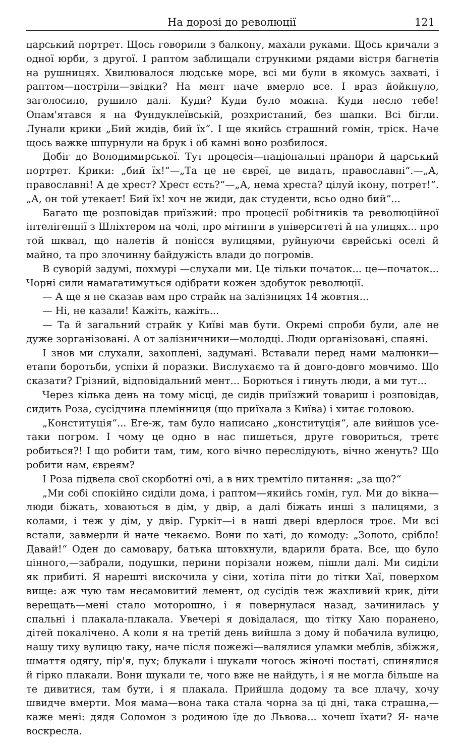На дорозі до революції 121
царський портрет. Щось говорили з балкону, махали руками. Щось кричали з одної юрби, з другої. І раптом заблищали стрункими рядами вістря багнетів на рушницях. Хвилювалося людське море, всі ми були в якомусь захваті, і раптом—постріли—звідки? На мент наче вмерло все. І враз йойкнуло, заголосило, рушило далі. Куди? Куди було можна. Куди несло тебе! Опам'ятався я на Фундуклеївській, розхристаний, без шапки. Всі бігли. Лунали крики „Бий жидів, бий їх“. І ще якийсь страшний гомін, тріск. Наче щось важке шпурнули на брук і об камні воно розбилося.
Добіг до Володимирської. Тут процесія—національні прапори й царський портрет. Крики: „бий їх!“—„Та це не євреї, це видать, православні“.—„А, православні! А де хрест? Хрест єсть?“—„А, нема хреста? цілуй ікону, потрет!“. „А, он той утекает! Бий їх! хоч не жиди, дак студенти, всьо одно бий“...
Багато ще розповідав приїзжий: про процесії робітників та революційної інтелігенції з Шліхтером на чолі, про мітинги в університеті й на улицях... про той шквал, що налетів й понісся вулицями, руйнуючи єврейські оселі й майно, та про злочинну байдужість влади до погромів.
В суворій задумі, похмурі —слухали ми. Це тільки початок... це—початок... Чорні сили намагатимуться одібрати кожен здобуток революції.
— А ще я не сказав вам про страйк на залізницях 14 жовтня...
— Ні, не казали! Кажіть, кажіть...
— Та й загальний страйк у Київі мав бути. Окремі спроби були, але не дуже зорганізовані. А от залізничники—молодці. Люди організовані, спаяні.
І знов ми слухали, захоплені, задумані. Вставали перед нами малюнки—етапи боротьби, успіхи й поразки. Вислухаємо та й довго-довго мовчимо. Що сказати? Грізний, відповідальний мент... Борються і гинуть люди, а ми тут...
Через кілька день на тому місці, де сидів приїзжий товариш і розповідав, сидить Роза, сусідчина племінниця (що приїхала з Київа) і хитає головою.
„Конституція“... Еге-ж, там було написано „конституція“, але вийшов усе-таки погром. І чому це одно в нас пишеться, друге говориться, третє робиться?! І що робити там, тим, кого вічно переслідують, вічно женуть? Що робити нам, євреям?
І Роза підвела свої скорботні очі, а в них тремтіло питання: „за що?“
„Ми собі спокійно сиділи дома, і раптом—якийсь гомін, гул. Ми до вікна—люди біжать, ховаються в дім, у двір, а далі біжать инші з палицями, з колами, і теж у дім, у двір. Гуркіт—і в наші двері вдерлося троє. Ми всі встали, завмерли й наче чекаємо. Вони по хаті, до комоду: „Золото, срібло! Давай!“ Оден до самовару, батька штовхнули, вдарили брата. Все, що було цінного,—забрали, подушки, перини порізали ножем, пішли далі. Ми сиділи як прибиті. Я нарешті вискочила у сіни, хотіла піти до тітки Хаї, поверхом вище: аж чую там несамовитий лемент, од сусідів теж жахливий крик, діти верещать—мені стало моторошно, і я повернулася назад, зачинилась у спальні і плакала-плакала. Увечері я довідалася, що тітку Хаю поранено, дітей покалічено. А коли я на третій день вийшла з дому й побачила вулицю, нашу тиху вулицю таку, наче після пожежі—валялися уламки меблів, збіжжя, шмаття одягу, пір'я, пух; блукали і шукали чогось жіночі постаті, спинялися й гірко плакали. Вони шукали те, чого вже не найдуть, і я не могла більше на те дивитися, там бути, і я плакала. Прийшла додому та все плачу, хочу швидче вмерти. Моя мама—вона така стала чорна за ці дні, така страшна,—каже мені: дядя Соломон з родиною їде до Львова... хочеш їхати? Я- наче воскресла.